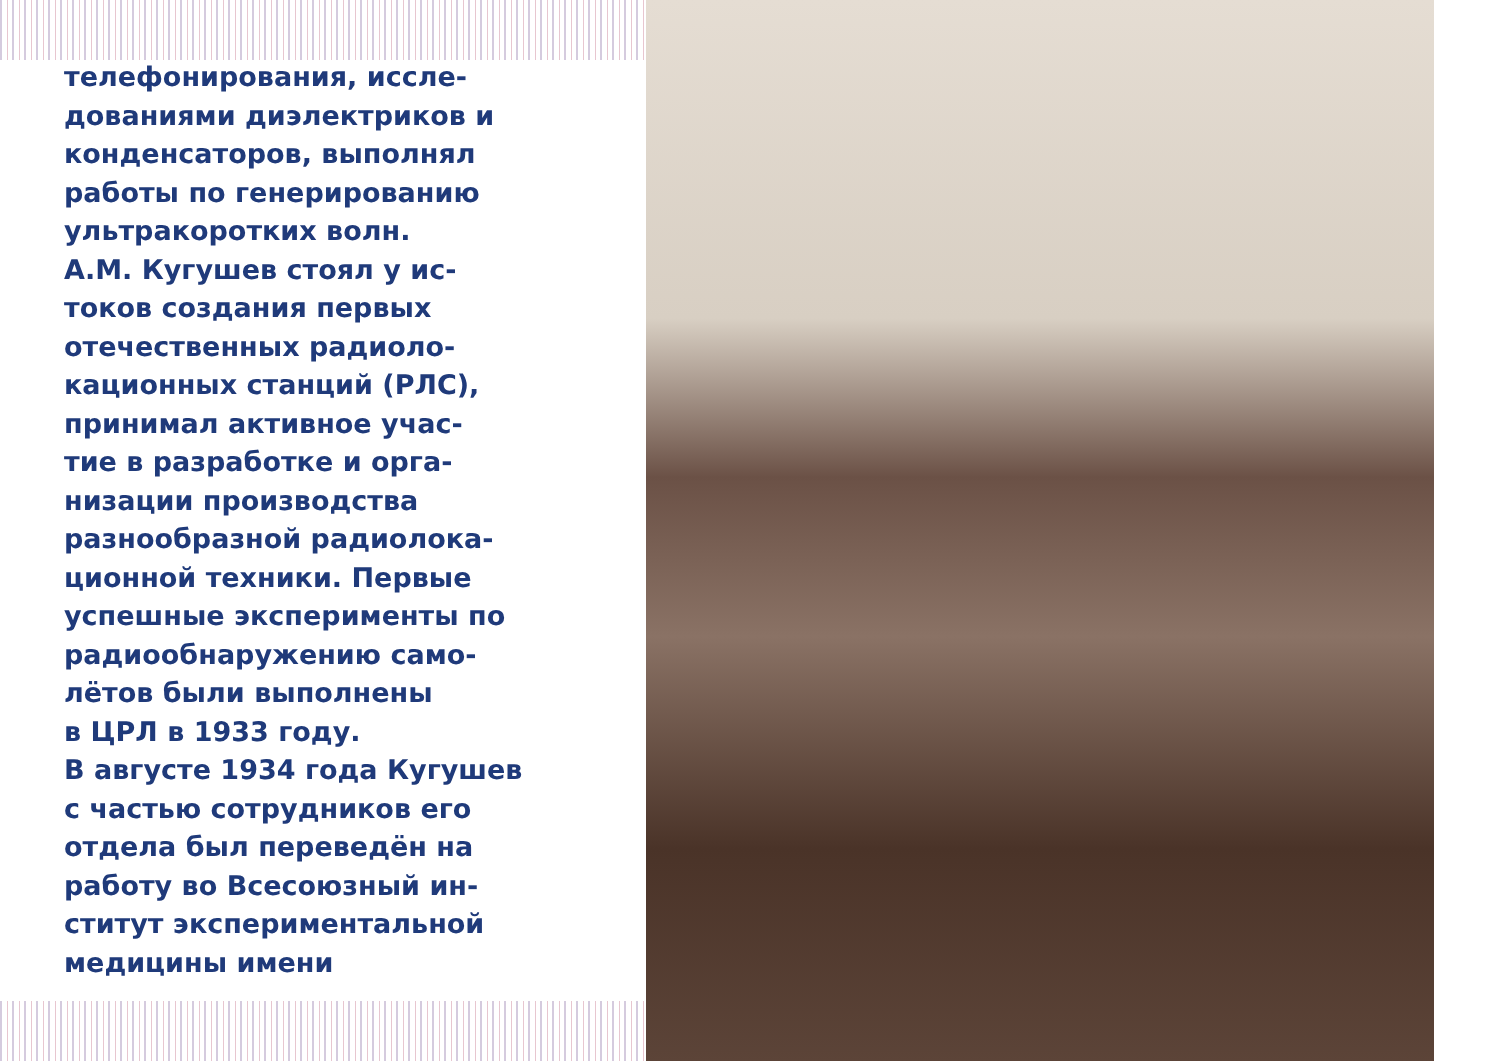телефонирования, иссле-
дованиями диэлектриков и
конденсаторов, выполнял
работы по генерированию
ультракоротких волн.
А.М. Кугушев стоял у ис-
токов создания первых
отечественных радиоло-
кационных станций (РЛС),
принимал активное учас-
тие в разработке и орга-
низации производства
разнообразной радиолока-
ционной техники. Первые
успешные эксперименты по
радиообнаружению само-
лётов были выполнены
в ЦРЛ в 1933 году.
В августе 1934 года Кугушев
с частью сотрудников его
отдела был переведён на
работу во Всесоюзный ин-
ститут экспериментальной
медицины имени